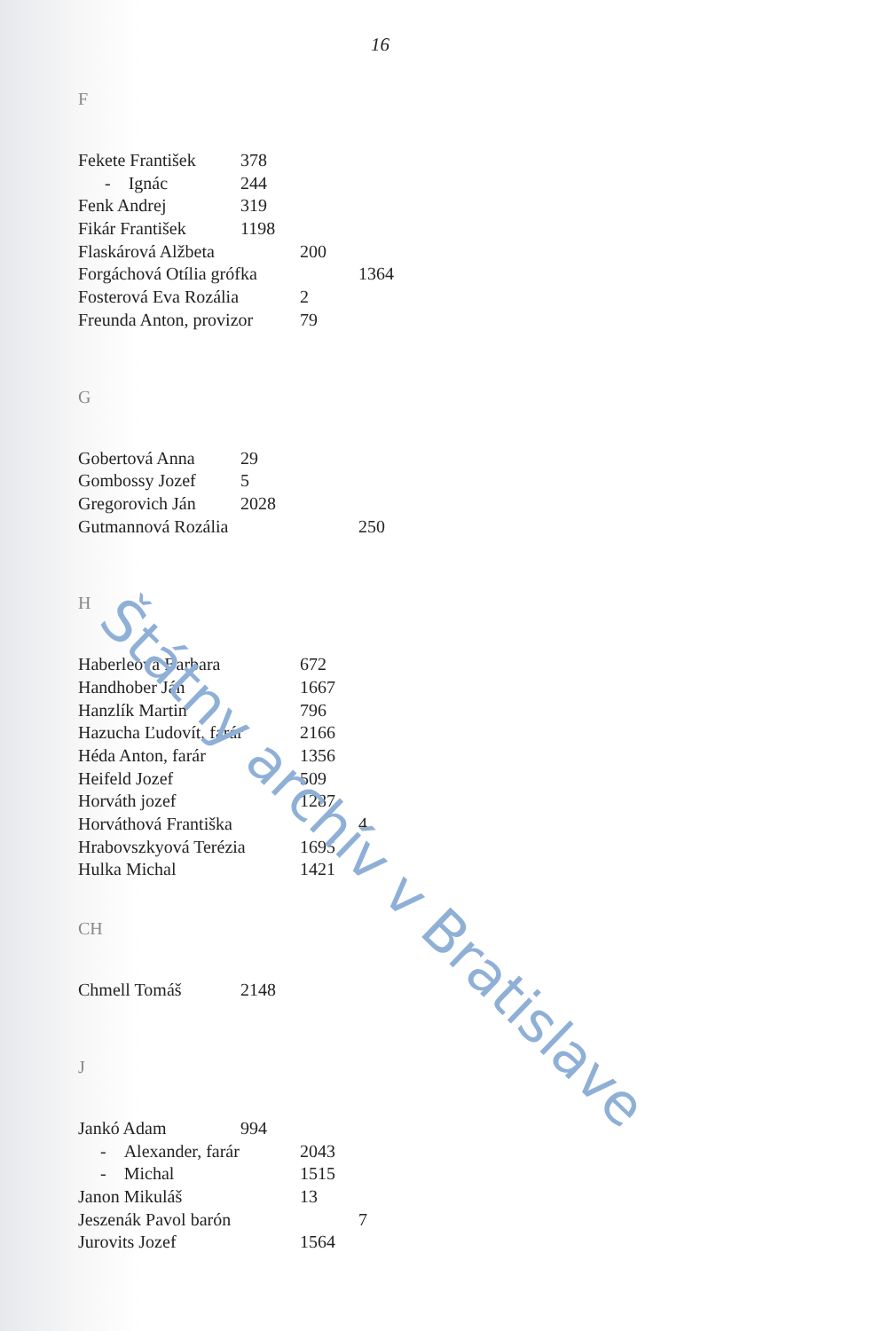16
F
Fekete František 378
- Ignác 244
Fenk Andrej 319
Fikár František 1198
Flaskárová Alžbeta 200
Forgáchová Otília grófka 1364
Fosterová Eva Rozália 2
Freunda Anton, provizor 79
G
Gobertová Anna 29
Gombossy Jozef 5
Gregorovich Ján 2028
Gutmannová Rozália 250
H
Haberleová Barbara 672
Handhober Ján 1667
Hanzlík Martin 796
Hazucha Ľudovít, farár 2166
Héda Anton, farár 1356
Heifeld Jozef 509
Horváth jozef 1287
Horváthová Františka 4
Hrabovszkyová Terézia 1695
Hulka Michal 1421
CH
Chmell Tomáš 2148
J
Jankó Adam 994
- Alexander, farár 2043
- Michal 1515
Janon Mikuláš 13
Jeszenák Pavol barón 7
Jurovits Jozef 1564
Štátny archív v Bratislave